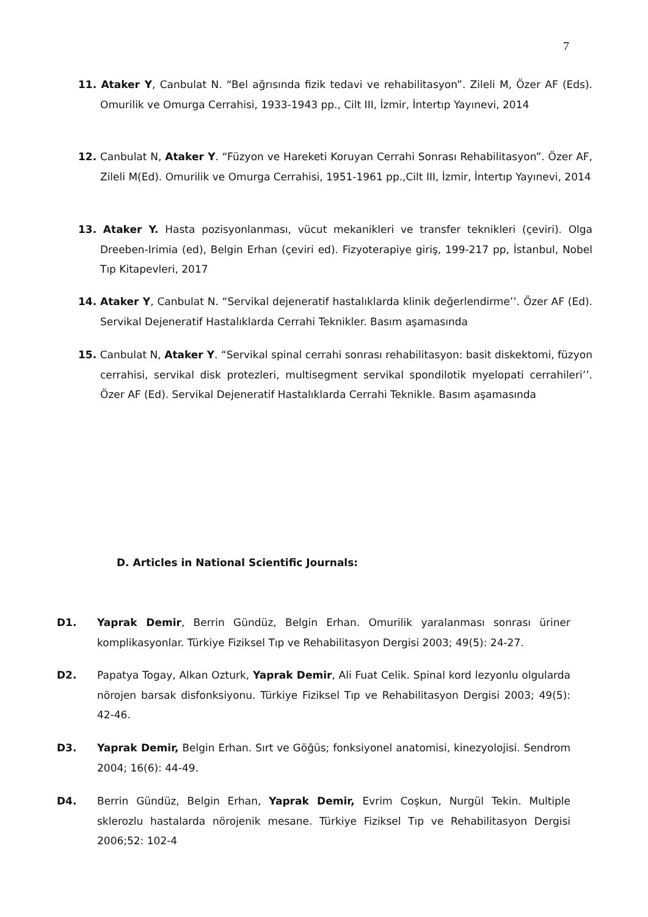7
11. Ataker Y, Canbulat N. “Bel ağrısında fizik tedavi ve rehabilitasyon”. Zileli M, Özer AF (Eds). Omurilik ve Omurga Cerrahisi, 1933-1943 pp., Cilt III, İzmir, İntertıp Yayınevi, 2014
12. Canbulat N, Ataker Y. “Füzyon ve Hareketi Koruyan Cerrahi Sonrası Rehabilitasyon”. Özer AF, Zileli M(Ed). Omurilik ve Omurga Cerrahisi, 1951-1961 pp.,Cilt III, İzmir, İntertıp Yayınevi, 2014
13. Ataker Y. Hasta pozisyonlanması, vücut mekanikleri ve transfer teknikleri (çeviri). Olga Dreeben-Irimia (ed), Belgin Erhan (çeviri ed). Fizyoterapiye giriş, 199-217 pp, İstanbul, Nobel Tıp Kitapevleri, 2017
14. Ataker Y, Canbulat N. “Servikal dejeneratif hastalıklarda klinik değerlendirme’’. Özer AF (Ed). Servikal Dejeneratif Hastalıklarda Cerrahi Teknikler. Basım aşamasında
15. Canbulat N, Ataker Y. “Servikal spinal cerrahi sonrası rehabilitasyon: basit diskektomi, füzyon cerrahisi, servikal disk protezleri, multisegment servikal spondilotik myelopati cerrahileri’’. Özer AF (Ed). Servikal Dejeneratif Hastalıklarda Cerrahi Teknikle. Basım aşamasında
D. Articles in National Scientific Journals:
D1. Yaprak Demir, Berrin Gündüz, Belgin Erhan. Omurilik yaralanması sonrası üriner komplikasyonlar. Türkiye Fiziksel Tıp ve Rehabilitasyon Dergisi 2003; 49(5): 24-27.
D2. Papatya Togay, Alkan Ozturk, Yaprak Demir, Ali Fuat Celik. Spinal kord lezyonlu olgularda nörojen barsak disfonksiyonu. Türkiye Fiziksel Tıp ve Rehabilitasyon Dergisi 2003; 49(5): 42-46.
D3. Yaprak Demir, Belgin Erhan. Sırt ve Göğüs; fonksiyonel anatomisi, kinezyolojisi. Sendrom 2004; 16(6): 44-49.
D4. Berrin Gündüz, Belgin Erhan, Yaprak Demir, Evrim Coşkun, Nurgül Tekin. Multiple sklerozlu hastalarda nörojenik mesane. Türkiye Fiziksel Tıp ve Rehabilitasyon Dergisi 2006;52: 102-4